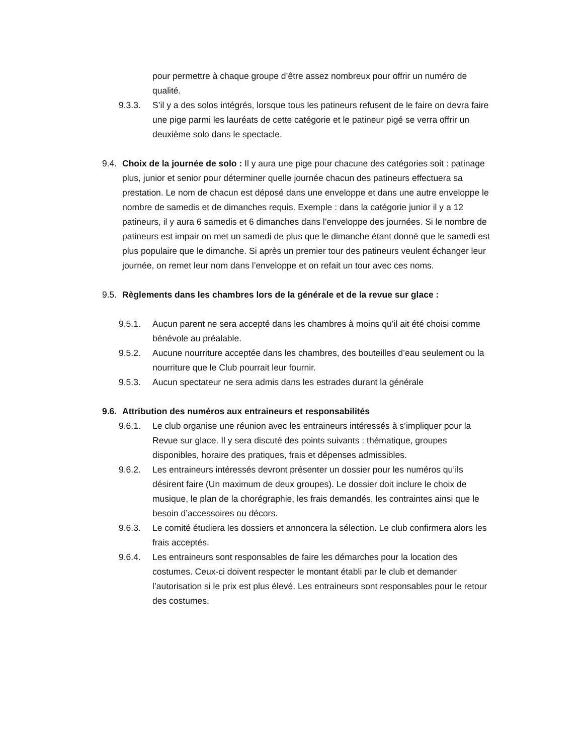pour permettre à chaque groupe d’être assez nombreux pour offrir un numéro de qualité.
9.3.3. S’il y a des solos intégrés, lorsque tous les patineurs refusent de le faire on devra faire une pige parmi les lauréats de cette catégorie et le patineur pigé se verra offrir un deuxième solo dans le spectacle.
9.4.
Choix de la journée de solo : Il y aura une pige pour chacune des catégories soit : patinage plus, junior et senior pour déterminer quelle journée chacun des patineurs effectuera sa prestation. Le nom de chacun est déposé dans une enveloppe et dans une autre enveloppe le nombre de samedis et de dimanches requis. Exemple : dans la catégorie junior il y a 12 patineurs, il y aura 6 samedis et 6 dimanches dans l’enveloppe des journées. Si le nombre de patineurs est impair on met un samedi de plus que le dimanche étant donné que le samedi est plus populaire que le dimanche. Si après un premier tour des patineurs veulent échanger leur journée, on remet leur nom dans l’enveloppe et on refait un tour avec ces noms.
9.5.
Règlements dans les chambres lors de la générale et de la revue sur glace :
9.5.1. Aucun parent ne sera accepté dans les chambres à moins qu’il ait été choisi comme bénévole au préalable.
9.5.2. Aucune nourriture acceptée dans les chambres, des bouteilles d’eau seulement ou la nourriture que le Club pourrait leur fournir.
9.5.3. Aucun spectateur ne sera admis dans les estrades durant la générale
9.6.
Attribution des numéros aux entraineurs et responsabilités
9.6.1. Le club organise une réunion avec les entraineurs intéressés à s’impliquer pour la Revue sur glace. Il y sera discuté des points suivants : thématique, groupes disponibles, horaire des pratiques, frais et dépenses admissibles.
9.6.2. Les entraineurs intéressés devront présenter un dossier pour les numéros qu’ils désirent faire (Un maximum de deux groupes). Le dossier doit inclure le choix de musique, le plan de la chorégraphie, les frais demandés, les contraintes ainsi que le besoin d’accessoires ou décors.
9.6.3. Le comité étudiera les dossiers et annoncera la sélection. Le club confirmera alors les frais acceptés.
9.6.4. Les entraineurs sont responsables de faire les démarches pour la location des costumes. Ceux-ci doivent respecter le montant établi par le club et demander l’autorisation si le prix est plus élevé. Les entraineurs sont responsables pour le retour des costumes.